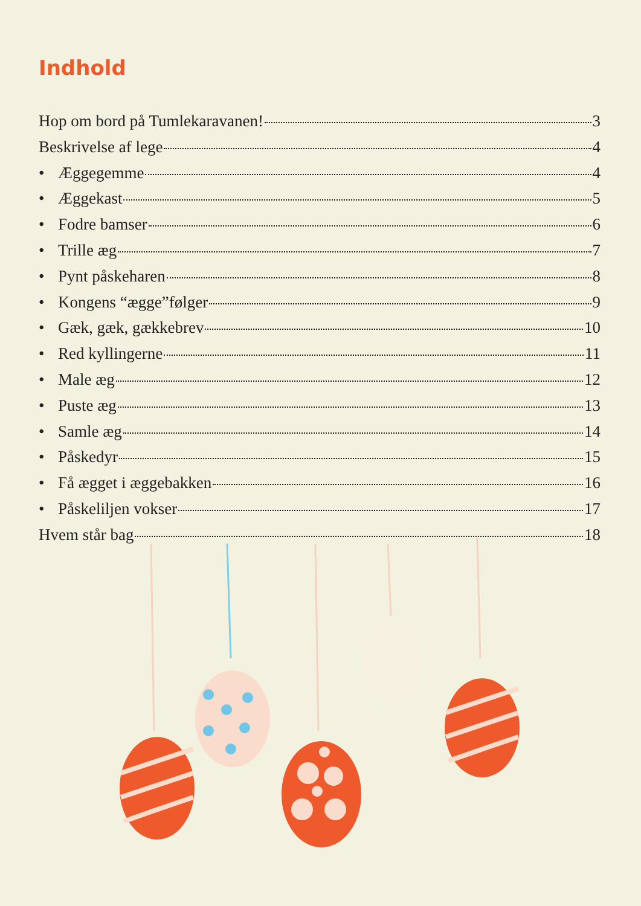Indhold
Hop om bord på Tumlekaravanen! 3
Beskrivelse af lege 4
• Æggegemme 4
• Æggekast 5
• Fodre bamser 6
• Trille æg 7
• Pynt påskeharen 8
• Kongens “ægge”følger 9
• Gæk, gæk, gækkebrev 10
• Red kyllingerne 11
• Male æg 12
• Puste æg 13
• Samle æg 14
• Påskedyr 15
• Få ægget i æggebakken 16
• Påskeliljen vokser 17
Hvem står bag 18